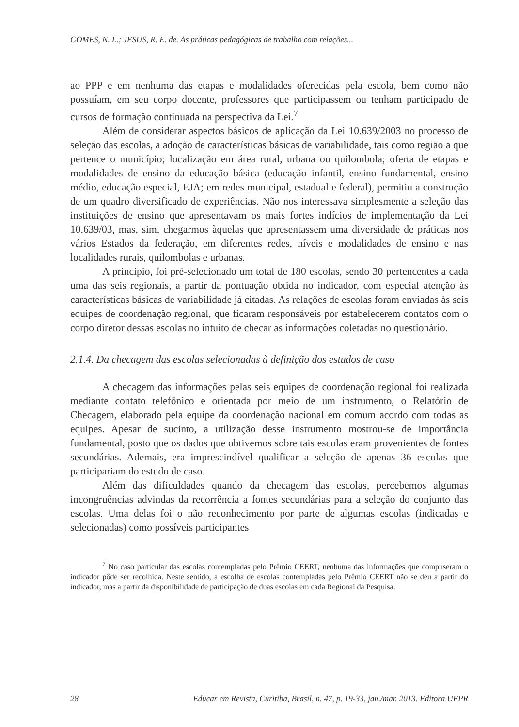GOMES, N. L.; JESUS, R. E. de. As práticas pedagógicas de trabalho com relações...
ao PPP e em nenhuma das etapas e modalidades oferecidas pela escola, bem como não possuíam, em seu corpo docente, professores que participassem ou tenham participado de cursos de formação continuada na perspectiva da Lei.<sup>7</sup>
Além de considerar aspectos básicos de aplicação da Lei 10.639/2003 no processo de seleção das escolas, a adoção de características básicas de variabilidade, tais como região a que pertence o município; localização em área rural, urbana ou quilombola; oferta de etapas e modalidades de ensino da educação básica (educação infantil, ensino fundamental, ensino médio, educação especial, EJA; em redes municipal, estadual e federal), permitiu a construção de um quadro diversificado de experiências. Não nos interessava simplesmente a seleção das instituições de ensino que apresentavam os mais fortes indícios de implementação da Lei 10.639/03, mas, sim, chegarmos àquelas que apresentassem uma diversidade de práticas nos vários Estados da federação, em diferentes redes, níveis e modalidades de ensino e nas localidades rurais, quilombolas e urbanas.
A princípio, foi pré-selecionado um total de 180 escolas, sendo 30 pertencentes a cada uma das seis regionais, a partir da pontuação obtida no indicador, com especial atenção às características básicas de variabilidade já citadas. As relações de escolas foram enviadas às seis equipes de coordenação regional, que ficaram responsáveis por estabelecerem contatos com o corpo diretor dessas escolas no intuito de checar as informações coletadas no questionário.
2.1.4. Da checagem das escolas selecionadas à definição dos estudos de caso
A checagem das informações pelas seis equipes de coordenação regional foi realizada mediante contato telefônico e orientada por meio de um instrumento, o Relatório de Checagem, elaborado pela equipe da coordenação nacional em comum acordo com todas as equipes. Apesar de sucinto, a utilização desse instrumento mostrou-se de importância fundamental, posto que os dados que obtivemos sobre tais escolas eram provenientes de fontes secundárias. Ademais, era imprescindível qualificar a seleção de apenas 36 escolas que participariam do estudo de caso.
Além das dificuldades quando da checagem das escolas, percebemos algumas incongruências advindas da recorrência a fontes secundárias para a seleção do conjunto das escolas. Uma delas foi o não reconhecimento por parte de algumas escolas (indicadas e selecionadas) como possíveis participantes
<sup>7</sup> No caso particular das escolas contempladas pelo Prêmio CEERT, nenhuma das informações que compuseram o indicador pôde ser recolhida. Neste sentido, a escolha de escolas contempladas pelo Prêmio CEERT não se deu a partir do indicador, mas a partir da disponibilidade de participação de duas escolas em cada Regional da Pesquisa.
28 Educar em Revista, Curitiba, Brasil, n. 47, p. 19-33, jan./mar. 2013. Editora UFPR